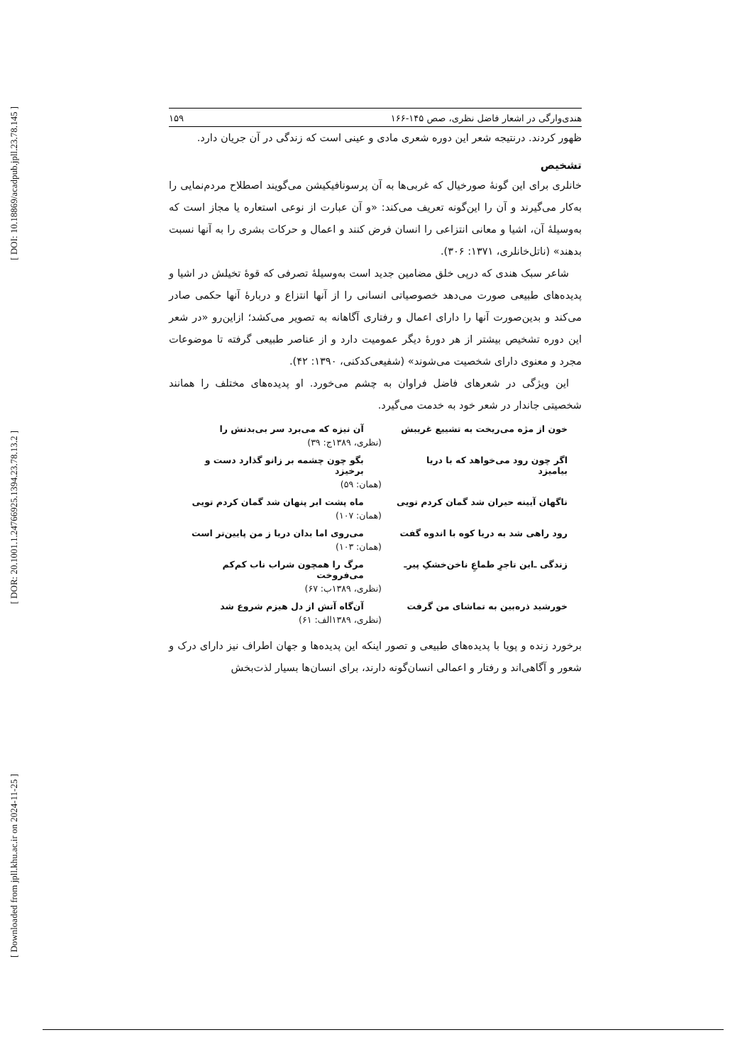[ DOI: 10.18869/acadpub.jpll.23.78.145 ]
[ DOR: 20.1001.1.24766925.1394.23.78.13.2 ]
[ Downloaded from jpll.khu.ac.ir on 2024-11-25 ]
هندی‌وارگی در اشعار فاضل نظری، صص ۱۴۵-۱۶۶ ۱۵۹
ظهور کردند. درنتیجه شعر این دوره شعری مادی و عینی است که زندگی در آن جریان دارد.
تشخیص
خانلری برای این گونهٔ صورخیال که غربی‌ها به آن پرسونافیکیشن می‌گویند اصطلاح مردم‌نمایی را به‌کار می‌گیرند و آن را این‌گونه تعریف می‌کند: «و آن عبارت از نوعی استعاره یا مجاز است که به‌وسیلهٔ آن، اشیا و معانی انتزاعی را انسان فرض کنند و اعمال و حرکات بشری را به آنها نسبت بدهند» (ناتل‌خانلری، ۱۳۷۱: ۳۰۶).
شاعر سبک هندی که درپی خلق مضامین جدید است به‌وسیلهٔ تصرفی که قوهٔ تخیلش در اشیا و پدیده‌های طبیعی صورت می‌دهد خصوصیاتی انسانی را از آنها انتزاع و دربارهٔ آنها حکمی صادر می‌کند و بدین‌صورت آنها را دارای اعمال و رفتاری آگاهانه به تصویر می‌کشد؛ ازاین‌رو «در شعر این دوره تشخیص بیشتر از هر دورهٔ دیگر عمومیت دارد و از عناصر طبیعی گرفته تا موضوعات مجرد و معنوی دارای شخصیت می‌شوند» (شفیعی‌کدکنی، ۱۳۹۰: ۴۲).
این ویژگی در شعرهای فاضل فراوان به چشم می‌خورد. او پدیده‌های مختلف را همانند شخصیتی جاندار در شعر خود به خدمت می‌گیرد.
خون از مژه می‌ریخت به تشییع غریبش آن نیزه که می‌برد سر بی‌بدنش را
(نظری، ۱۳۸۹ج: ۳۹)
اگر چون رود می‌خواهد که با دریا بیامیزد بگو چون چشمه بر زانو گذارد دست و برخیزد
(همان: ۵۹)
ناگهان آیینه حیران شد گمان کردم تویی ماه پشت ابر پنهان شد گمان کردم تویی
(همان: ۱۰۷)
رود راهی شد به دریا کوه با اندوه گفت می‌روی اما بدان دریا ز من پایین‌تر است
(همان: ۱۰۳)
زندگی ـ‌این تاجرِ طماعِ ناخن‌خشکِ پیرـ مرگ را همچون شراب ناب کم‌کم می‌فروخت
(نظری، ۱۳۸۹ب: ۶۷)
خورشید ذره‌بین به تماشای من گرفت آن‌گاه آتش از دل هیزم شروع شد
(نظری، ۱۳۸۹الف: ۶۱)
برخورد زنده و پویا با پدیده‌های طبیعی و تصور اینکه این پدیده‌ها و جهان اطراف نیز دارای درک و شعور و آگاهی‌اند و رفتار و اعمالی انسان‌گونه دارند، برای انسان‌ها بسیار لذت‌بخش